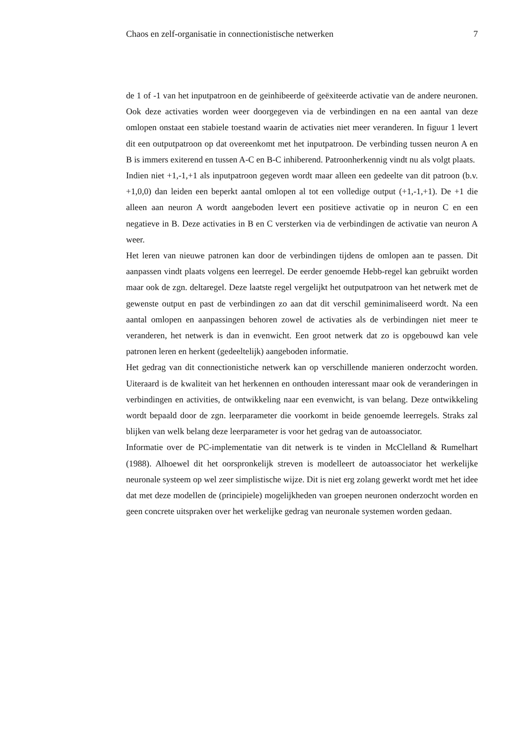Chaos en zelf-organisatie in connectionistische netwerken 7
de 1 of -1 van het inputpatroon en de geinhibeerde of geëxiteerde activatie van de andere neuronen. Ook deze activaties worden weer doorgegeven via de verbindingen en na een aantal van deze omlopen onstaat een stabiele toestand waarin de activaties niet meer veranderen. In figuur 1 levert dit een outputpatroon op dat overeenkomt met het inputpatroon. De verbinding tussen neuron A en B is immers exiterend en tussen A-C en B-C inhiberend. Patroonherkennig vindt nu als volgt plaats.
Indien niet +1,-1,+1 als inputpatroon gegeven wordt maar alleen een gedeelte van dit patroon (b.v. +1,0,0) dan leiden een beperkt aantal omlopen al tot een volledige output (+1,-1,+1). De +1 die alleen aan neuron A wordt aangeboden levert een positieve activatie op in neuron C en een negatieve in B. Deze activaties in B en C versterken via de verbindingen de activatie van neuron A weer.
Het leren van nieuwe patronen kan door de verbindingen tijdens de omlopen aan te passen. Dit aanpassen vindt plaats volgens een leerregel. De eerder genoemde Hebb-regel kan gebruikt worden maar ook de zgn. deltaregel. Deze laatste regel vergelijkt het outputpatroon van het netwerk met de gewenste output en past de verbindingen zo aan dat dit verschil geminimaliseerd wordt. Na een aantal omlopen en aanpassingen behoren zowel de activaties als de verbindingen niet meer te veranderen, het netwerk is dan in evenwicht. Een groot netwerk dat zo is opgebouwd kan vele patronen leren en herkent (gedeeltelijk) aangeboden informatie.
Het gedrag van dit connectionistiche netwerk kan op verschillende manieren onderzocht worden. Uiteraard is de kwaliteit van het herkennen en onthouden interessant maar ook de veranderingen in verbindingen en activities, de ontwikkeling naar een evenwicht, is van belang. Deze ontwikkeling wordt bepaald door de zgn. leerparameter die voorkomt in beide genoemde leerregels. Straks zal blijken van welk belang deze leerparameter is voor het gedrag van de autoassociator.
Informatie over de PC-implementatie van dit netwerk is te vinden in McClelland & Rumelhart (1988). Alhoewel dit het oorspronkelijk streven is modelleert de autoassociator het werkelijke neuronale systeem op wel zeer simplistische wijze. Dit is niet erg zolang gewerkt wordt met het idee dat met deze modellen de (principiele) mogelijkheden van groepen neuronen onderzocht worden en geen concrete uitspraken over het werkelijke gedrag van neuronale systemen worden gedaan.